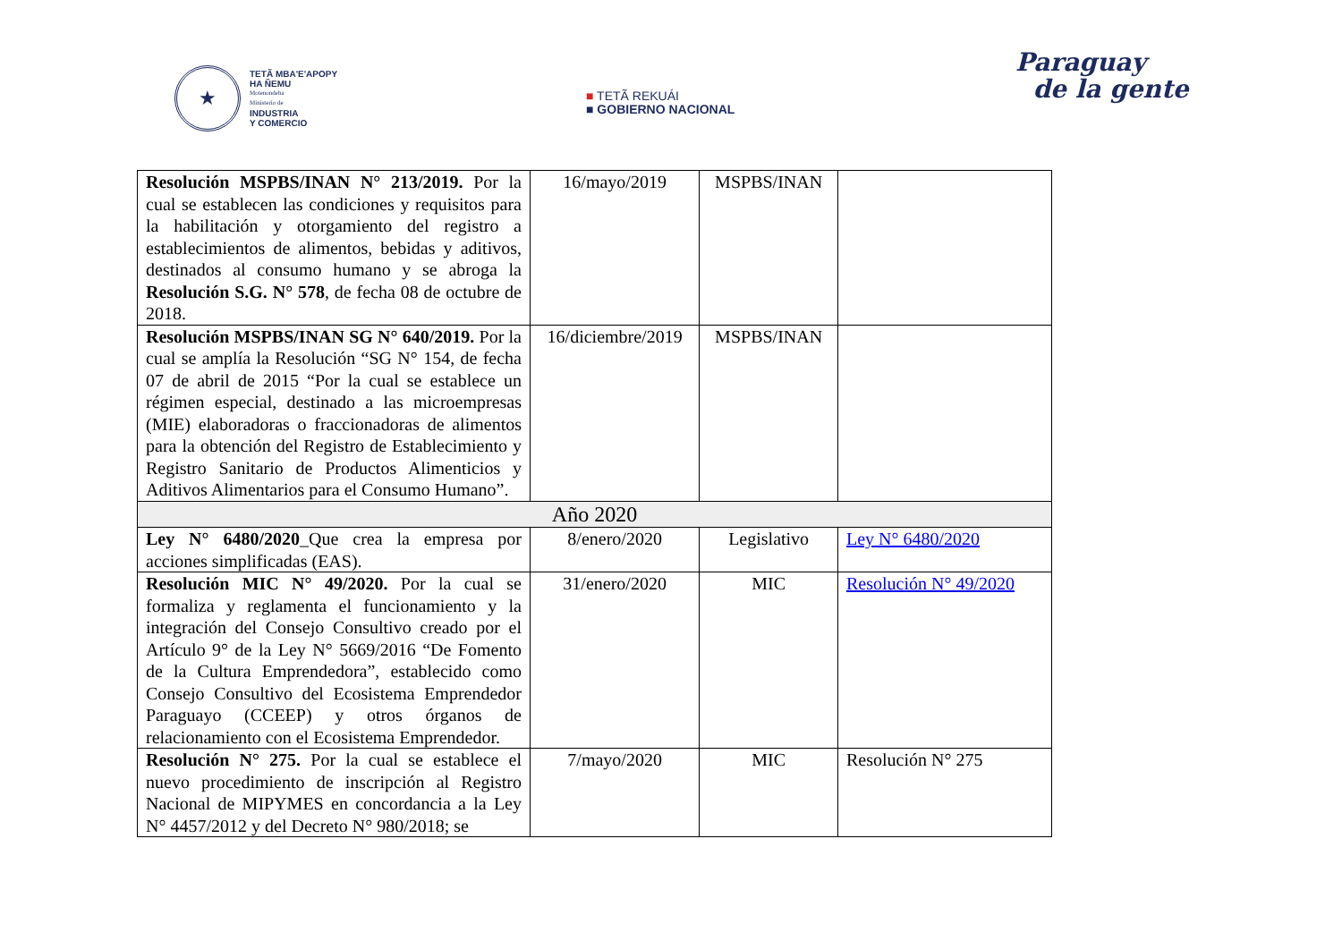★
TETÃ MBA'E'APOPY
HA ÑEMU
Motenondeha
Ministerio de
INDUSTRIA
Y COMERCIO
■ TETÃ REKUÁI
■ GOBIERNO NACIONAL
Paraguay
de la gente
| Resolución MSPBS/INAN N° 213/2019. Por la cual se establecen las condiciones y requisitos para la habilitación y otorgamiento del registro a establecimientos de alimentos, bebidas y aditivos, destinados al consumo humano y se abroga la Resolución S.G. N° 578 , de fecha 08 de octubre de 2018. | 16/mayo/2019 | MSPBS/INAN | |
| Resolución MSPBS/INAN SG N° 640/2019. Por la cual se amplía la Resolución “SG N° 154, de fecha 07 de abril de 2015 “Por la cual se establece un régimen especial, destinado a las microempresas (MIE) elaboradoras o fraccionadoras de alimentos para la obtención del Registro de Establecimiento y Registro Sanitario de Productos Alimenticios y Aditivos Alimentarios para el Consumo Humano”. | 16/diciembre/2019 | MSPBS/INAN | |
| Año 2020 | | | |
| Ley N° 6480/2020 _Que crea la empresa por acciones simplificadas (EAS). | 8/enero/2020 | Legislativo | Ley N° 6480/2020 |
| Resolución MIC N° 49/2020. Por la cual se formaliza y reglamenta el funcionamiento y la integración del Consejo Consultivo creado por el Artículo 9° de la Ley N° 5669/2016 “De Fomento de la Cultura Emprendedora”, establecido como Consejo Consultivo del Ecosistema Emprendedor Paraguayo (CCEEP) y otros órganos de relacionamiento con el Ecosistema Emprendedor. | 31/enero/2020 | MIC | Resolución N° 49/2020 |
| Resolución N° 275. Por la cual se establece el nuevo procedimiento de inscripción al Registro Nacional de MIPYMES en concordancia a la Ley N° 4457/2012 y del Decreto N° 980/2018; se | 7/mayo/2020 | MIC | Resolución N° 275 |